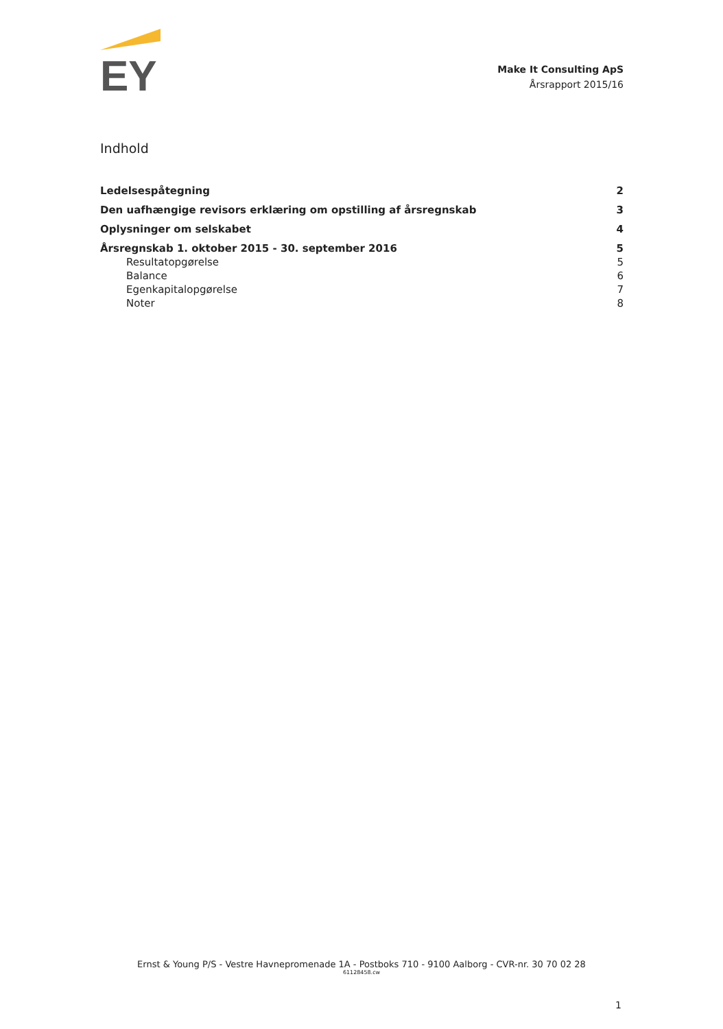EY
Make It Consulting ApS
Årsrapport 2015/16
Indhold
Ledelsespåtegning 2
Den uafhængige revisors erklæring om opstilling af årsregnskab 3
Oplysninger om selskabet 4
Årsregnskab 1. oktober 2015 - 30. september 2016 5
Resultatopgørelse 5
Balance 6
Egenkapitalopgørelse 7
Noter 8
Ernst & Young P/S - Vestre Havnepromenade 1A - Postboks 710 - 9100 Aalborg - CVR-nr. 30 70 02 28
61128458.cw
1